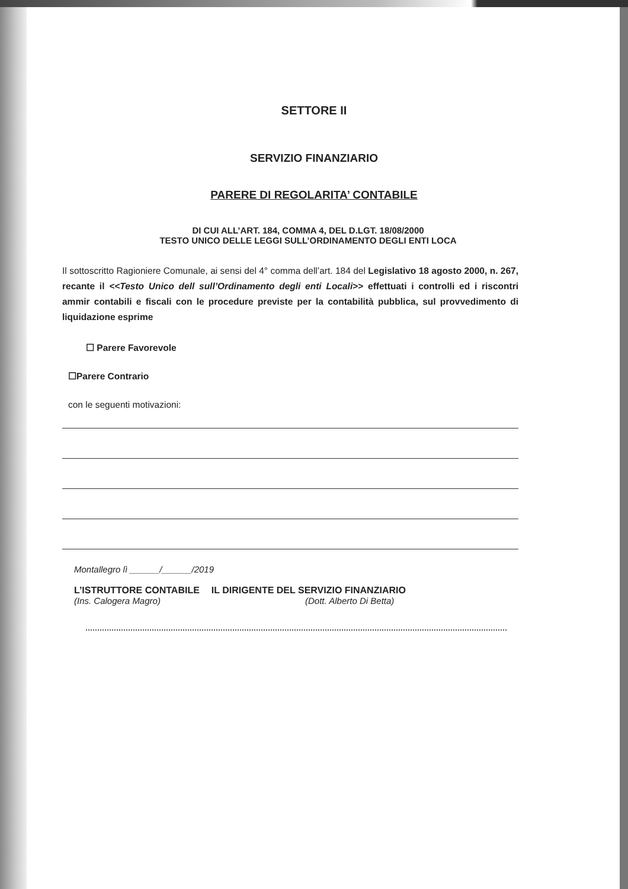SETTORE II
SERVIZIO FINANZIARIO
PARERE DI REGOLARITA’ CONTABILE
DI CUI ALL’ART. 184, COMMA 4, DEL D.LGT. 18/08/2000
TESTO UNICO DELLE LEGGI SULL’ORDINAMENTO DEGLI ENTI LOCA
Il sottoscritto Ragioniere Comunale, ai sensi del 4° comma dell’art. 184 del Legislativo 18 agosto 2000, n. 267, recante il <<Testo Unico dell sull’Ordinamento degli enti Locali>> effettuati i controlli ed i riscontri ammir contabili e fiscali con le procedure previste per la contabilità pubblica, sul provvedimento di liquidazione esprime
☐ Parere Favorevole
☐Parere Contrario
con le seguenti motivazioni:
Montallegro lì ______/______/2019
L’ISTRUTTORE CONTABILE IL DIRIGENTE DEL SERVIZIO FINANZIARIO
(Ins. Calogera Magro) (Dott. Alberto Di Betta)